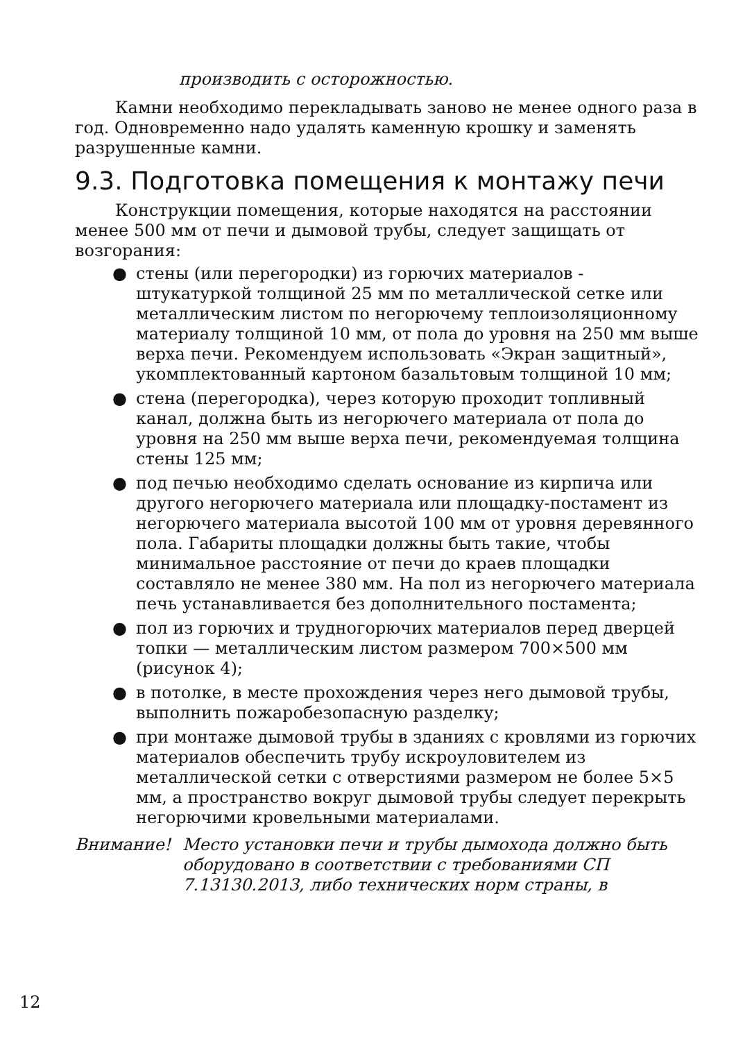производить с осторожностью.
Камни необходимо перекладывать заново не менее одного раза в год. Одновременно надо удалять каменную крошку и заменять разрушенные камни.
9.3. Подготовка помещения к монтажу печи
Конструкции помещения, которые находятся на расстоянии менее 500 мм от печи и дымовой трубы, следует защищать от возгорания:
● стены (или перегородки) из горючих материалов - штукатуркой толщиной 25 мм по металлической сетке или металлическим листом по негорючему теплоизоляционному материалу толщиной 10 мм, от пола до уровня на 250 мм выше верха печи. Рекомендуем использовать «Экран защитный», укомплектованный картоном базальтовым толщиной 10 мм;
● стена (перегородка), через которую проходит топливный канал, должна быть из негорючего материала от пола до уровня на 250 мм выше верха печи, рекомендуемая толщина стены 125 мм;
● под печью необходимо сделать основание из кирпича или другого негорючего материала или площадку-постамент из негорючего материала высотой 100 мм от уровня деревянного пола. Габариты площадки должны быть такие, чтобы минимальное расстояние от печи до краев площадки составляло не менее 380 мм. На пол из негорючего материала печь устанавливается без дополнительного постамента;
● пол из горючих и трудногорючих материалов перед дверцей топки — металлическим листом размером 700×500 мм (рисунок 4);
● в потолке, в месте прохождения через него дымовой трубы, выполнить пожаробезопасную разделку;
● при монтаже дымовой трубы в зданиях с кровлями из горючих материалов обеспечить трубу искроуловителем из металлической сетки с отверстиями размером не более 5×5 мм, а пространство вокруг дымовой трубы следует перекрыть негорючими кровельными материалами.
Внимание! Место установки печи и трубы дымохода должно быть оборудовано в соответствии с требованиями СП 7.13130.2013, либо технических норм страны, в
12